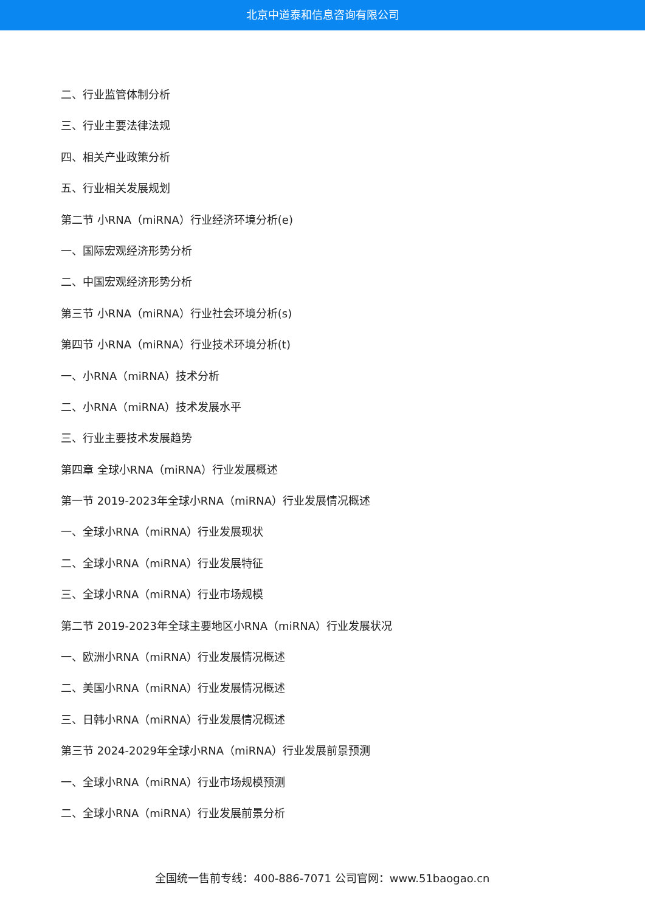北京中道泰和信息咨询有限公司
二、行业监管体制分析
三、行业主要法律法规
四、相关产业政策分析
五、行业相关发展规划
第二节 小RNA（miRNA）行业经济环境分析(e)
一、国际宏观经济形势分析
二、中国宏观经济形势分析
第三节 小RNA（miRNA）行业社会环境分析(s)
第四节 小RNA（miRNA）行业技术环境分析(t)
一、小RNA（miRNA）技术分析
二、小RNA（miRNA）技术发展水平
三、行业主要技术发展趋势
第四章 全球小RNA（miRNA）行业发展概述
第一节 2019-2023年全球小RNA（miRNA）行业发展情况概述
一、全球小RNA（miRNA）行业发展现状
二、全球小RNA（miRNA）行业发展特征
三、全球小RNA（miRNA）行业市场规模
第二节 2019-2023年全球主要地区小RNA（miRNA）行业发展状况
一、欧洲小RNA（miRNA）行业发展情况概述
二、美国小RNA（miRNA）行业发展情况概述
三、日韩小RNA（miRNA）行业发展情况概述
第三节 2024-2029年全球小RNA（miRNA）行业发展前景预测
一、全球小RNA（miRNA）行业市场规模预测
二、全球小RNA（miRNA）行业发展前景分析
全国统一售前专线：400-886-7071 公司官网：www.51baogao.cn